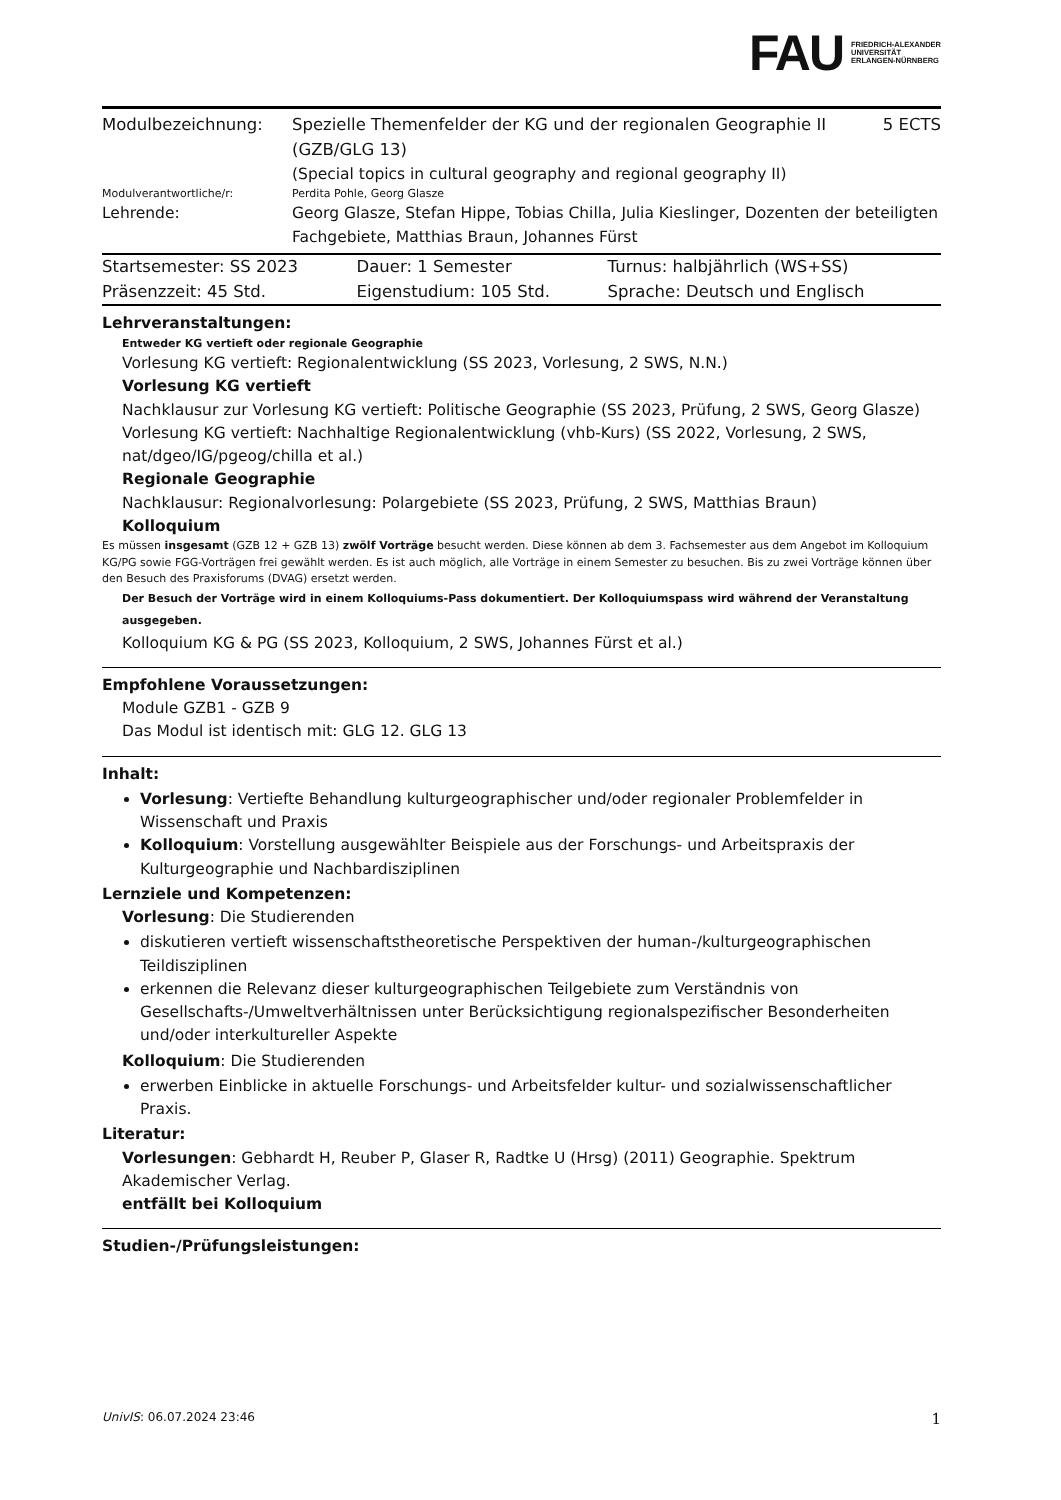FAU
FRIEDRICH-ALEXANDER
UNIVERSITÄT
ERLANGEN-NÜRNBERG
| Modulbezeichnung: | Spezielle Themenfelder der KG und der regionalen Geographie II (GZB/GLG 13) | 5 ECTS |
| | (Special topics in cultural geography and regional geography II) | |
| Modulverantwortliche/r: | Perdita Pohle, Georg Glasze | |
| Lehrende: | Georg Glasze, Stefan Hippe, Tobias Chilla, Julia Kieslinger, Dozenten der beteiligten Fachgebiete, Matthias Braun, Johannes Fürst | |
| Startsemester: SS 2023 | Dauer: 1 Semester | Turnus: halbjährlich (WS+SS) |
| Präsenzzeit: 45 Std. | Eigenstudium: 105 Std. | Sprache: Deutsch und Englisch |
Lehrveranstaltungen:
Entweder KG vertieft oder regionale Geographie
Vorlesung KG vertieft: Regionalentwicklung (SS 2023, Vorlesung, 2 SWS, N.N.)
Vorlesung KG vertieft
Nachklausur zur Vorlesung KG vertieft: Politische Geographie (SS 2023, Prüfung, 2 SWS, Georg Glasze)
Vorlesung KG vertieft: Nachhaltige Regionalentwicklung (vhb-Kurs) (SS 2022, Vorlesung, 2 SWS, nat/dgeo/IG/pgeog/chilla et al.)
Regionale Geographie
Nachklausur: Regionalvorlesung: Polargebiete (SS 2023, Prüfung, 2 SWS, Matthias Braun)
Kolloquium
Es müssen insgesamt (GZB 12 + GZB 13) zwölf Vorträge besucht werden. Diese können ab dem 3. Fachsemester aus dem Angebot im Kolloquium KG/PG sowie FGG-Vorträgen frei gewählt werden. Es ist auch möglich, alle Vorträge in einem Semester zu besuchen. Bis zu zwei Vorträge können über den Besuch des Praxisforums (DVAG) ersetzt werden.
Der Besuch der Vorträge wird in einem Kolloquiums-Pass dokumentiert. Der Kolloquiumspass wird während der Veranstaltung ausgegeben.
Kolloquium KG & PG (SS 2023, Kolloquium, 2 SWS, Johannes Fürst et al.)
Empfohlene Voraussetzungen:
Module GZB1 - GZB 9
Das Modul ist identisch mit: GLG 12. GLG 13
Inhalt:
Vorlesung: Vertiefte Behandlung kulturgeographischer und/oder regionaler Problemfelder in Wissenschaft und Praxis
Kolloquium: Vorstellung ausgewählter Beispiele aus der Forschungs- und Arbeitspraxis der Kulturgeographie und Nachbardisziplinen
Lernziele und Kompetenzen:
Vorlesung: Die Studierenden
diskutieren vertieft wissenschaftstheoretische Perspektiven der human-/kulturgeographischen Teildisziplinen
erkennen die Relevanz dieser kulturgeographischen Teilgebiete zum Verständnis von Gesellschafts-/Umweltverhältnissen unter Berücksichtigung regionalspezifischer Besonderheiten und/oder interkultureller Aspekte
Kolloquium: Die Studierenden
erwerben Einblicke in aktuelle Forschungs- und Arbeitsfelder kultur- und sozialwissenschaftlicher Praxis.
Literatur:
Vorlesungen: Gebhardt H, Reuber P, Glaser R, Radtke U (Hrsg) (2011) Geographie. Spektrum Akademischer Verlag.
entfällt bei Kolloquium
Studien-/Prüfungsleistungen:
UnivIS: 06.07.2024 23:46 1